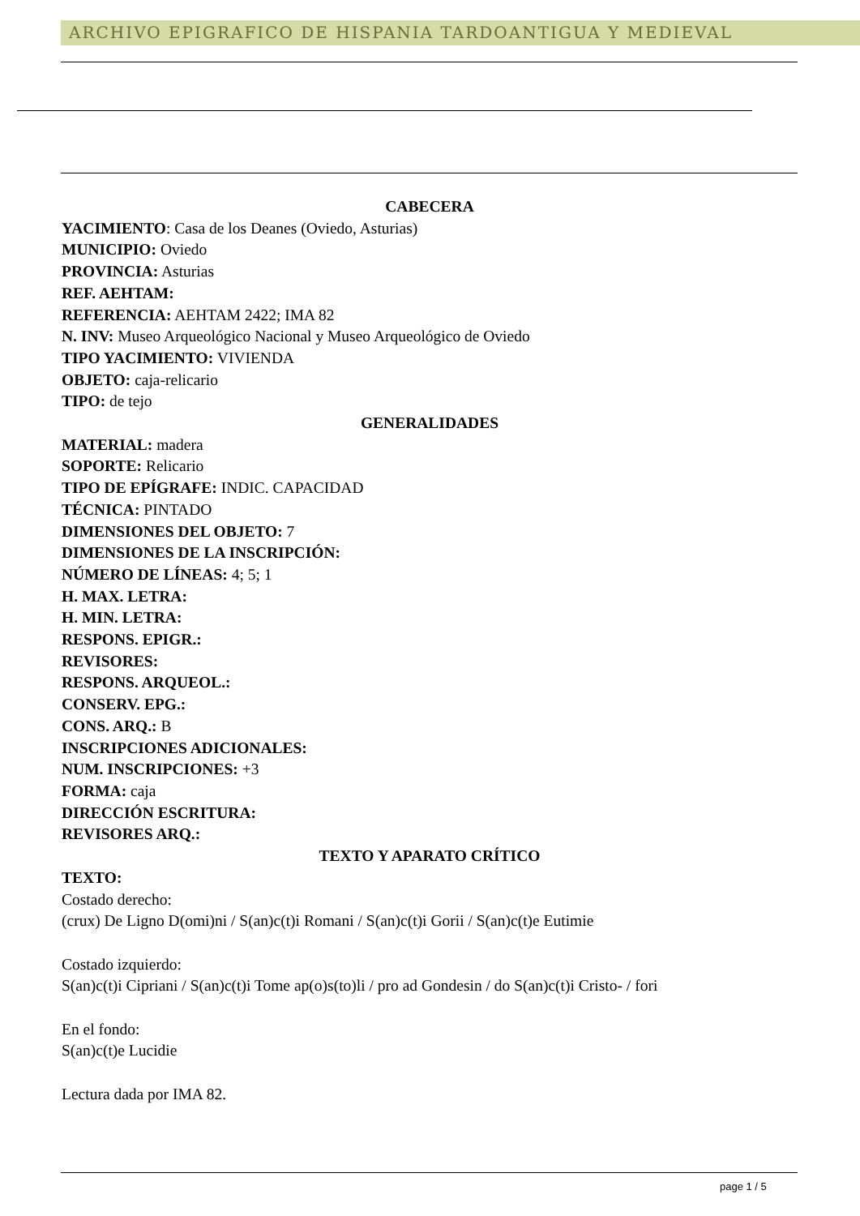ARCHIVO EPIGRAFICO DE HISPANIA TARDOANTIGUA Y MEDIEVAL
CABECERA
YACIMIENTO: Casa de los Deanes (Oviedo, Asturias)
MUNICIPIO: Oviedo
PROVINCIA: Asturias
REF. AEHTAM:
REFERENCIA: AEHTAM 2422; IMA 82
N. INV: Museo Arqueológico Nacional y Museo Arqueológico de Oviedo
TIPO YACIMIENTO: VIVIENDA
OBJETO: caja-relicario
TIPO: de tejo
GENERALIDADES
MATERIAL: madera
SOPORTE: Relicario
TIPO DE EPÍGRAFE: INDIC. CAPACIDAD
TÉCNICA: PINTADO
DIMENSIONES DEL OBJETO: 7
DIMENSIONES DE LA INSCRIPCIÓN:
NÚMERO DE LÍNEAS: 4; 5; 1
H. MAX. LETRA:
H. MIN. LETRA:
RESPONS. EPIGR.:
REVISORES:
RESPONS. ARQUEOL.:
CONSERV. EPG.:
CONS. ARQ.: B
INSCRIPCIONES ADICIONALES:
NUM. INSCRIPCIONES: +3
FORMA: caja
DIRECCIÓN ESCRITURA:
REVISORES ARQ.:
TEXTO Y APARATO CRÍTICO
TEXTO:
Costado derecho:
(crux) De Ligno D(omi)ni / S(an)c(t)i Romani / S(an)c(t)i Gorii / S(an)c(t)e Eutimie
Costado izquierdo:
S(an)c(t)i Cipriani / S(an)c(t)i Tome ap(o)s(to)li / pro ad Gondesin / do S(an)c(t)i Cristo- / fori
En el fondo:
S(an)c(t)e Lucidie
Lectura dada por IMA 82.
page 1 / 5